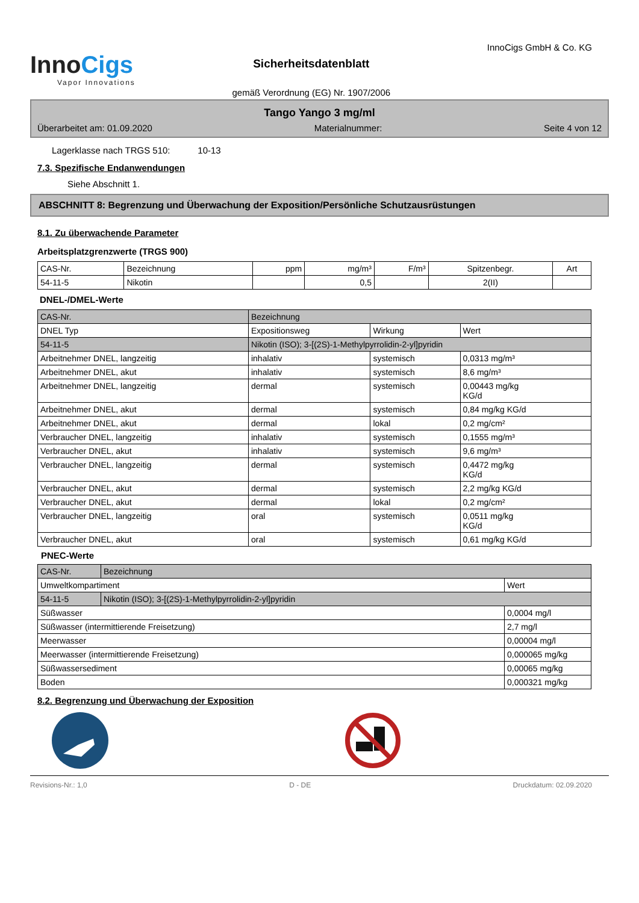InnoCigs
Vapor Innovations
Sicherheitsdatenblatt
gemäß Verordnung (EG) Nr. 1907/2006
InnoCigs GmbH & Co. KG
Tango Yango 3 mg/ml
Überarbeitet am: 01.09.2020 Materialnummer: Seite 4 von 12
Lagerklasse nach TRGS 510: 10-13
7.3. Spezifische Endanwendungen
Siehe Abschnitt 1.
ABSCHNITT 8: Begrenzung und Überwachung der Exposition/Persönliche Schutzausrüstungen
8.1. Zu überwachende Parameter
Arbeitsplatzgrenzwerte (TRGS 900)
| CAS-Nr. | Bezeichnung | ppm | mg/m³ | F/m³ | Spitzenbegr. | Art |
| --- | --- | --- | --- | --- | --- | --- |
| 54-11-5 | Nikotin | | 0,5 | | 2(II) | |
DNEL-/DMEL-Werte
| CAS-Nr. | Bezeichnung | | | |
| --- | --- | --- | --- | --- |
| DNEL Typ | | Expositionsweg | Wirkung | Wert |
| 54-11-5 | Nikotin (ISO); 3-[(2S)-1-Methylpyrrolidin-2-yl]pyridin | | | |
| Arbeitnehmer DNEL, langzeitig | | inhalativ | systemisch | 0,0313 mg/m³ |
| Arbeitnehmer DNEL, akut | | inhalativ | systemisch | 8,6 mg/m³ |
| Arbeitnehmer DNEL, langzeitig | | dermal | systemisch | 0,00443 mg/kg KG/d |
| Arbeitnehmer DNEL, akut | | dermal | systemisch | 0,84 mg/kg KG/d |
| Arbeitnehmer DNEL, akut | | dermal | lokal | 0,2 mg/cm² |
| Verbraucher DNEL, langzeitig | | inhalativ | systemisch | 0,1555 mg/m³ |
| Verbraucher DNEL, akut | | inhalativ | systemisch | 9,6 mg/m³ |
| Verbraucher DNEL, langzeitig | | dermal | systemisch | 0,4472 mg/kg KG/d |
| Verbraucher DNEL, akut | | dermal | systemisch | 2,2 mg/kg KG/d |
| Verbraucher DNEL, akut | | dermal | lokal | 0,2 mg/cm² |
| Verbraucher DNEL, langzeitig | | oral | systemisch | 0,0511 mg/kg KG/d |
| Verbraucher DNEL, akut | | oral | systemisch | 0,61 mg/kg KG/d |
PNEC-Werte
| CAS-Nr. | Bezeichnung | |
| --- | --- | --- |
| Umweltkompartiment | | Wert |
| 54-11-5 | Nikotin (ISO); 3-[(2S)-1-Methylpyrrolidin-2-yl]pyridin | |
| Süßwasser | | 0,0004 mg/l |
| Süßwasser (intermittierende Freisetzung) | | 2,7 mg/l |
| Meerwasser | | 0,00004 mg/l |
| Meerwasser (intermittierende Freisetzung) | | 0,000065 mg/kg |
| Süßwassersediment | | 0,00065 mg/kg |
| Boden | | 0,000321 mg/kg |
8.2. Begrenzung und Überwachung der Exposition
Revisions-Nr.: 1,0 D - DE Druckdatum: 02.09.2020